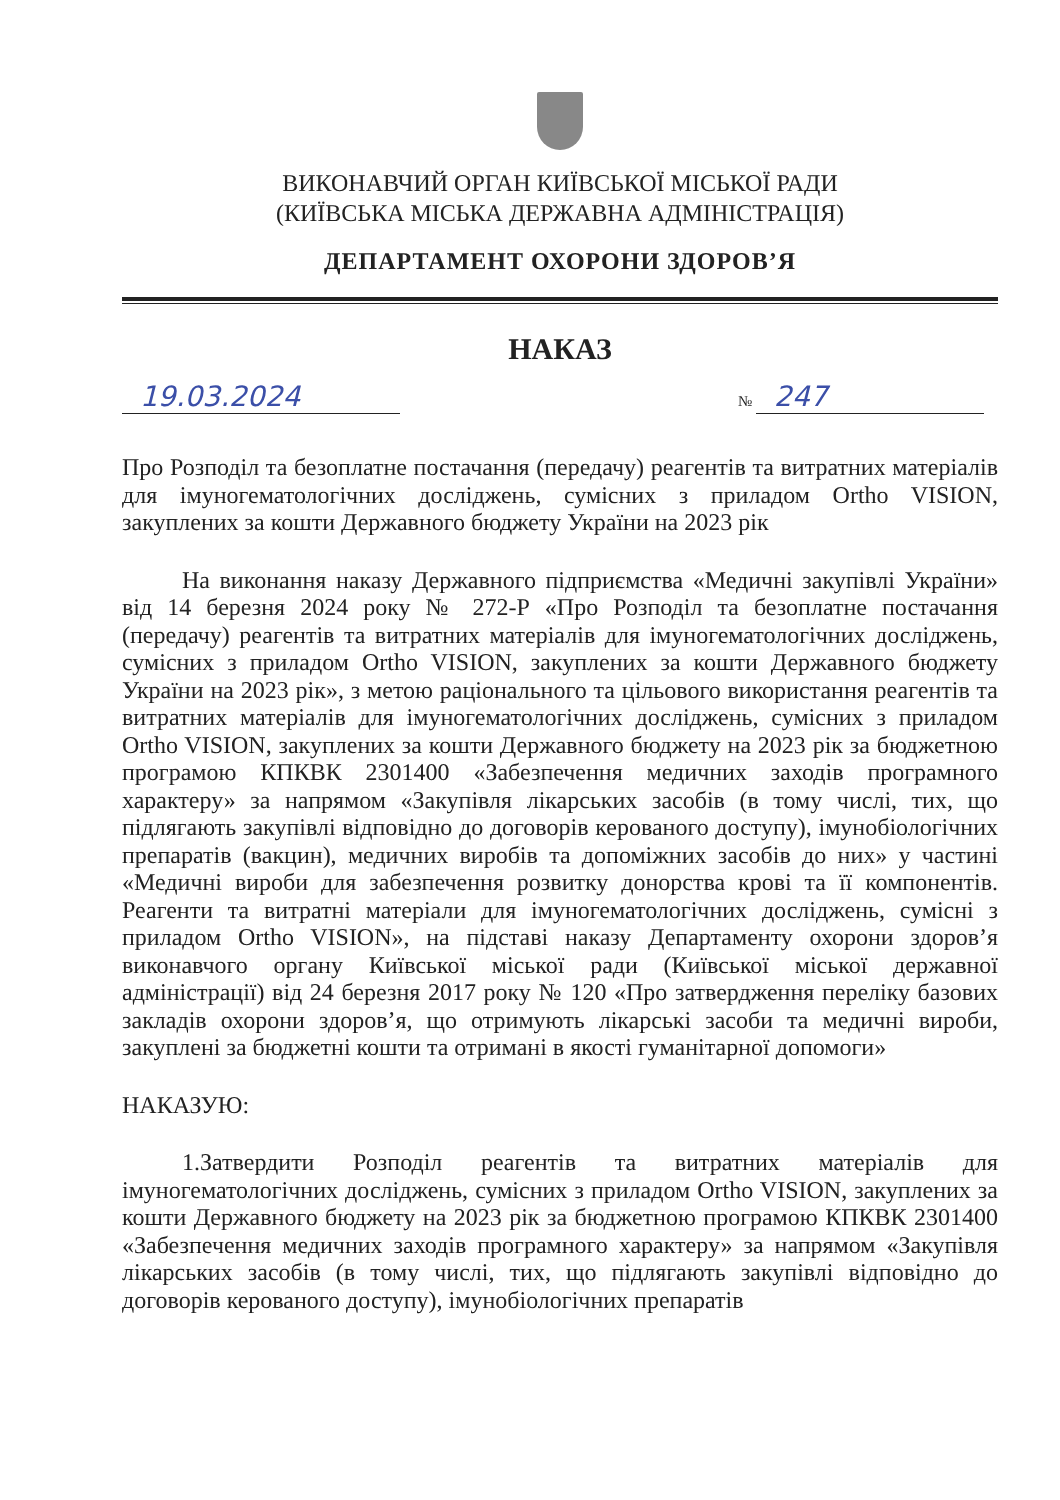ВИКОНАВЧИЙ ОРГАН КИЇВСЬКОЇ МІСЬКОЇ РАДИ
(КИЇВСЬКА МІСЬКА ДЕРЖАВНА АДМІНІСТРАЦІЯ)
ДЕПАРТАМЕНТ ОХОРОНИ ЗДОРОВ’Я
НАКАЗ
19.03.2024
№ 247
Про Розподіл та безоплатне постачання (передачу) реагентів та витратних матеріалів для імуногематологічних досліджень, сумісних з приладом Ortho VISION, закуплених за кошти Державного бюджету України на 2023 рік
На виконання наказу Державного підприємства «Медичні закупівлі України» від 14 березня 2024 року № 272-Р «Про Розподіл та безоплатне постачання (передачу) реагентів та витратних матеріалів для імуногематологічних досліджень, сумісних з приладом Ortho VISION, закуплених за кошти Державного бюджету України на 2023 рік», з метою раціонального та цільового використання реагентів та витратних матеріалів для імуногематологічних досліджень, сумісних з приладом Ortho VISION, закуплених за кошти Державного бюджету на 2023 рік за бюджетною програмою КПКВК 2301400 «Забезпечення медичних заходів програмного характеру» за напрямом «Закупівля лікарських засобів (в тому числі, тих, що підлягають закупівлі відповідно до договорів керованого доступу), імунобіологічних препаратів (вакцин), медичних виробів та допоміжних засобів до них» у частині «Медичні вироби для забезпечення розвитку донорства крові та її компонентів. Реагенти та витратні матеріали для імуногематологічних досліджень, сумісні з приладом Ortho VISION», на підставі наказу Департаменту охорони здоров’я виконавчого органу Київської міської ради (Київської міської державної адміністрації) від 24 березня 2017 року № 120 «Про затвердження переліку базових закладів охорони здоров’я, що отримують лікарські засоби та медичні вироби, закуплені за бюджетні кошти та отримані в якості гуманітарної допомоги»
НАКАЗУЮ:
1.Затвердити Розподіл реагентів та витратних матеріалів для імуногематологічних досліджень, сумісних з приладом Ortho VISION, закуплених за кошти Державного бюджету на 2023 рік за бюджетною програмою КПКВК 2301400 «Забезпечення медичних заходів програмного характеру» за напрямом «Закупівля лікарських засобів (в тому числі, тих, що підлягають закупівлі відповідно до договорів керованого доступу), імунобіологічних препаратів